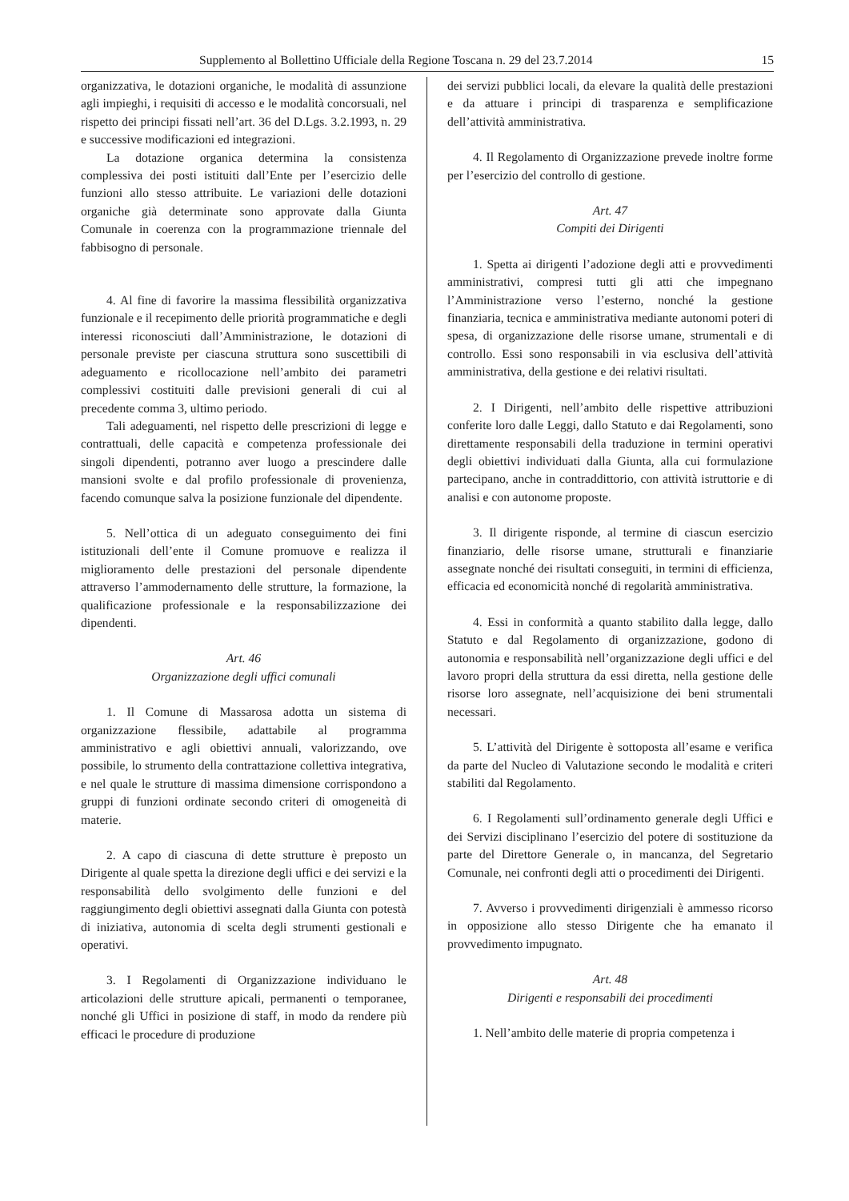Supplemento al Bollettino Ufficiale della Regione Toscana n. 29 del 23.7.2014 15
organizzativa, le dotazioni organiche, le modalità di assunzione agli impieghi, i requisiti di accesso e le modalità concorsuali, nel rispetto dei principi fissati nell’art. 36 del D.Lgs. 3.2.1993, n. 29 e successive modificazioni ed integrazioni.
La dotazione organica determina la consistenza complessiva dei posti istituiti dall’Ente per l’esercizio delle funzioni allo stesso attribuite. Le variazioni delle dotazioni organiche già determinate sono approvate dalla Giunta Comunale in coerenza con la programmazione triennale del fabbisogno di personale.
4. Al fine di favorire la massima flessibilità organizzativa funzionale e il recepimento delle priorità programmatiche e degli interessi riconosciuti dall’Amministrazione, le dotazioni di personale previste per ciascuna struttura sono suscettibili di adeguamento e ricollocazione nell’ambito dei parametri complessivi costituiti dalle previsioni generali di cui al precedente comma 3, ultimo periodo.
Tali adeguamenti, nel rispetto delle prescrizioni di legge e contrattuali, delle capacità e competenza professionale dei singoli dipendenti, potranno aver luogo a prescindere dalle mansioni svolte e dal profilo professionale di provenienza, facendo comunque salva la posizione funzionale del dipendente.
5. Nell’ottica di un adeguato conseguimento dei fini istituzionali dell’ente il Comune promuove e realizza il miglioramento delle prestazioni del personale dipendente attraverso l’ammodernamento delle strutture, la formazione, la qualificazione professionale e la responsabilizzazione dei dipendenti.
Art. 46
Organizzazione degli uffici comunali
1. Il Comune di Massarosa adotta un sistema di organizzazione flessibile, adattabile al programma amministrativo e agli obiettivi annuali, valorizzando, ove possibile, lo strumento della contrattazione collettiva integrativa, e nel quale le strutture di massima dimensione corrispondono a gruppi di funzioni ordinate secondo criteri di omogeneità di materie.
2. A capo di ciascuna di dette strutture è preposto un Dirigente al quale spetta la direzione degli uffici e dei servizi e la responsabilità dello svolgimento delle funzioni e del raggiungimento degli obiettivi assegnati dalla Giunta con potestà di iniziativa, autonomia di scelta degli strumenti gestionali e operativi.
3. I Regolamenti di Organizzazione individuano le articolazioni delle strutture apicali, permanenti o temporanee, nonché gli Uffici in posizione di staff, in modo da rendere più efficaci le procedure di produzione
dei servizi pubblici locali, da elevare la qualità delle prestazioni e da attuare i principi di trasparenza e semplificazione dell’attività amministrativa.
4. Il Regolamento di Organizzazione prevede inoltre forme per l’esercizio del controllo di gestione.
Art. 47
Compiti dei Dirigenti
1. Spetta ai dirigenti l’adozione degli atti e provvedimenti amministrativi, compresi tutti gli atti che impegnano l’Amministrazione verso l’esterno, nonché la gestione finanziaria, tecnica e amministrativa mediante autonomi poteri di spesa, di organizzazione delle risorse umane, strumentali e di controllo. Essi sono responsabili in via esclusiva dell’attività amministrativa, della gestione e dei relativi risultati.
2. I Dirigenti, nell’ambito delle rispettive attribuzioni conferite loro dalle Leggi, dallo Statuto e dai Regolamenti, sono direttamente responsabili della traduzione in termini operativi degli obiettivi individuati dalla Giunta, alla cui formulazione partecipano, anche in contraddittorio, con attività istruttorie e di analisi e con autonome proposte.
3. Il dirigente risponde, al termine di ciascun esercizio finanziario, delle risorse umane, strutturali e finanziarie assegnate nonché dei risultati conseguiti, in termini di efficienza, efficacia ed economicità nonché di regolarità amministrativa.
4. Essi in conformità a quanto stabilito dalla legge, dallo Statuto e dal Regolamento di organizzazione, godono di autonomia e responsabilità nell’organizzazione degli uffici e del lavoro propri della struttura da essi diretta, nella gestione delle risorse loro assegnate, nell’acquisizione dei beni strumentali necessari.
5. L’attività del Dirigente è sottoposta all’esame e verifica da parte del Nucleo di Valutazione secondo le modalità e criteri stabiliti dal Regolamento.
6. I Regolamenti sull’ordinamento generale degli Uffici e dei Servizi disciplinano l’esercizio del potere di sostituzione da parte del Direttore Generale o, in mancanza, del Segretario Comunale, nei confronti degli atti o procedimenti dei Dirigenti.
7. Avverso i provvedimenti dirigenziali è ammesso ricorso in opposizione allo stesso Dirigente che ha emanato il provvedimento impugnato.
Art. 48
Dirigenti e responsabili dei procedimenti
1. Nell’ambito delle materie di propria competenza i